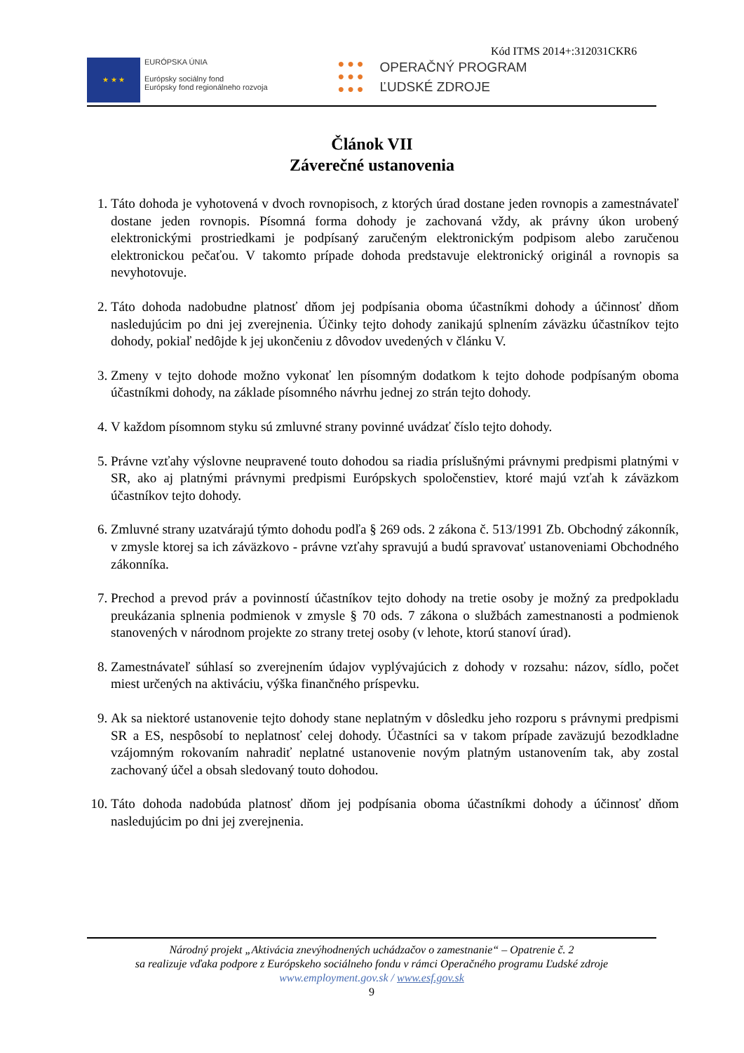Kód ITMS 2014+:312031CKR6
★ ★ ★
EURÓPSKA ÚNIA
Európsky sociálny fond
Európsky fond regionálneho rozvoja
● ● ●
● ● ●
● ● ●
OPERAČNÝ PROGRAM
ĽUDSKÉ ZDROJE
Článok VII
Záverečné ustanovenia
1. Táto dohoda je vyhotovená v dvoch rovnopisoch, z ktorých úrad dostane jeden rovnopis a zamestnávateľ dostane jeden rovnopis. Písomná forma dohody je zachovaná vždy, ak právny úkon urobený elektronickými prostriedkami je podpísaný zaručeným elektronickým podpisom alebo zaručenou elektronickou pečaťou. V takomto prípade dohoda predstavuje elektronický originál a rovnopis sa nevyhotovuje.
2. Táto dohoda nadobudne platnosť dňom jej podpísania oboma účastníkmi dohody a účinnosť dňom nasledujúcim po dni jej zverejnenia. Účinky tejto dohody zanikajú splnením záväzku účastníkov tejto dohody, pokiaľ nedôjde k jej ukončeniu z dôvodov uvedených v článku V.
3. Zmeny v tejto dohode možno vykonať len písomným dodatkom k tejto dohode podpísaným oboma účastníkmi dohody, na základe písomného návrhu jednej zo strán tejto dohody.
4. V každom písomnom styku sú zmluvné strany povinné uvádzať číslo tejto dohody.
5. Právne vzťahy výslovne neupravené touto dohodou sa riadia príslušnými právnymi predpismi platnými v SR, ako aj platnými právnymi predpismi Európskych spoločenstiev, ktoré majú vzťah k záväzkom účastníkov tejto dohody.
6. Zmluvné strany uzatvárajú týmto dohodu podľa § 269 ods. 2 zákona č. 513/1991 Zb. Obchodný zákonník, v zmysle ktorej sa ich záväzkovo - právne vzťahy spravujú a budú spravovať ustanoveniami Obchodného zákonníka.
7. Prechod a prevod práv a povinností účastníkov tejto dohody na tretie osoby je možný za predpokladu preukázania splnenia podmienok v zmysle § 70 ods. 7 zákona o službách zamestnanosti a podmienok stanovených v národnom projekte zo strany tretej osoby (v lehote, ktorú stanoví úrad).
8. Zamestnávateľ súhlasí so zverejnením údajov vyplývajúcich z dohody v rozsahu: názov, sídlo, počet miest určených na aktiváciu, výška finančného príspevku.
9. Ak sa niektoré ustanovenie tejto dohody stane neplatným v dôsledku jeho rozporu s právnymi predpismi SR a ES, nespôsobí to neplatnosť celej dohody. Účastníci sa v takom prípade zaväzujú bezodkladne vzájomným rokovaním nahradiť neplatné ustanovenie novým platným ustanovením tak, aby zostal zachovaný účel a obsah sledovaný touto dohodou.
10. Táto dohoda nadobúda platnosť dňom jej podpísania oboma účastníkmi dohody a účinnosť dňom nasledujúcim po dni jej zverejnenia.
Národný projekt „Aktivácia znevýhodnených uchádzačov o zamestnanie“ – Opatrenie č. 2
sa realizuje vďaka podpore z Európskeho sociálneho fondu v rámci Operačného programu Ľudské zdroje
www.employment.gov.sk / www.esf.gov.sk
9